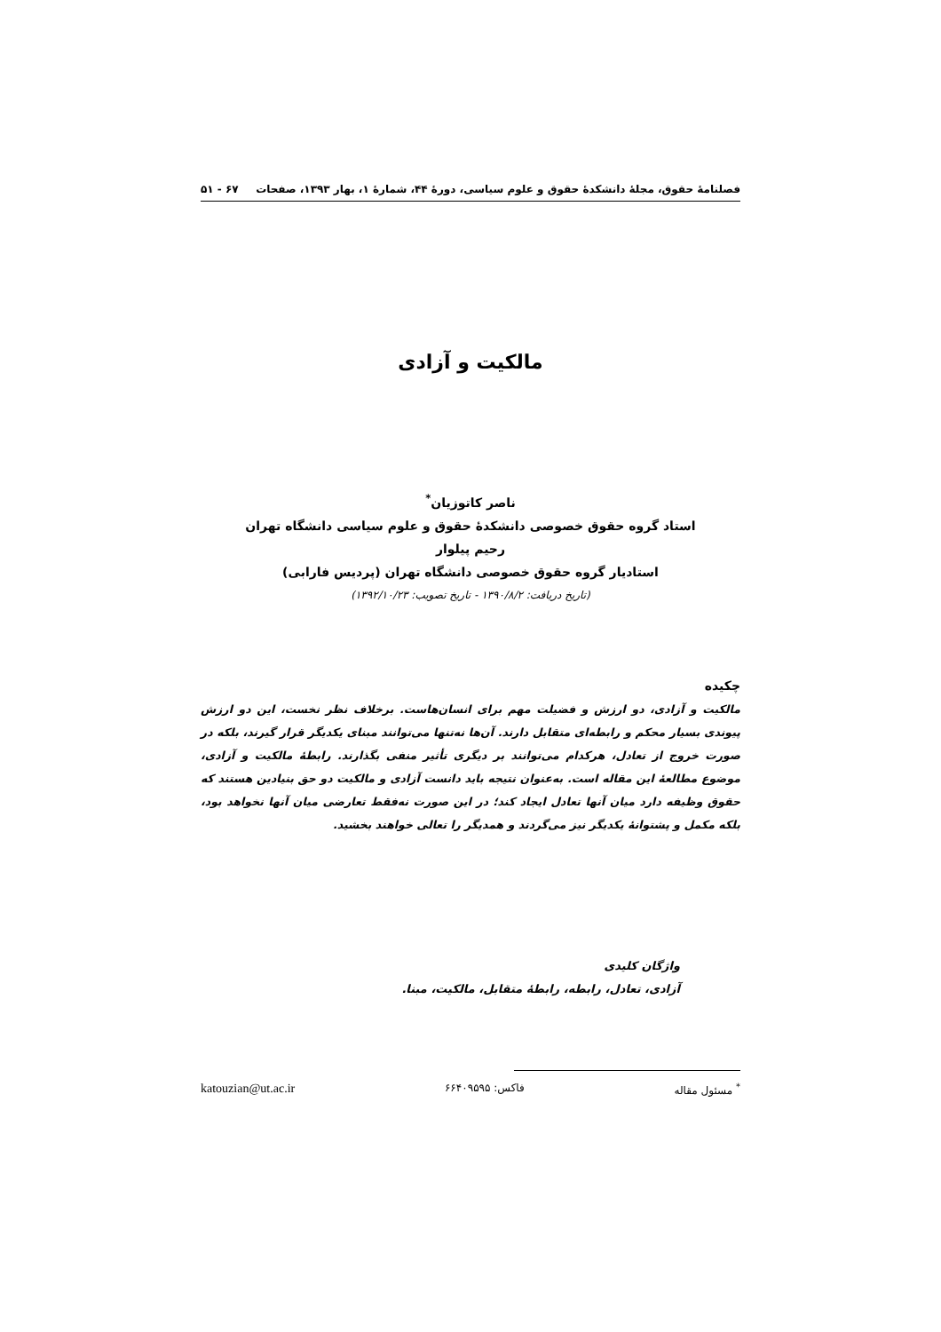فصلنامهٔ حقوق، مجلهٔ دانشکدهٔ حقوق و علوم سیاسی، دورهٔ ۴۴، شمارهٔ ۱، بهار ۱۳۹۳، صفحات ۶۷ - ۵۱
مالکیت و آزادی
ناصر کاتوزیان<sup>*</sup>
استاد گروه حقوق خصوصی دانشکدهٔ حقوق و علوم سیاسی دانشگاه تهران
رحیم پیلوار
استادیار گروه حقوق خصوصی دانشگاه تهران (پردیس فارابی)
(تاریخ دریافت: ۱۳۹۰/۸/۲ - تاریخ تصویب: ۱۳۹۲/۱۰/۲۳)
چکیده
مالکیت و آزادی، دو ارزش و فضیلت مهم برای انسان‌هاست. برخلاف نظر نخست، این دو ارزش پیوندی بسیار محکم و رابطه‌ای متقابل دارند. آن‌ها نه‌تنها می‌توانند مبنای یکدیگر قرار گیرند، بلکه در صورت خروج از تعادل، هرکدام می‌توانند بر دیگری تأثیر منفی بگذارند. رابطهٔ مالکیت و آزادی، موضوع مطالعهٔ این مقاله است. به‌عنوان نتیجه باید دانست آزادی و مالکیت دو حق بنیادین هستند که حقوق وظیفه دارد میان آنها تعادل ایجاد کند؛ در این صورت نه‌فقط تعارضی میان آنها نخواهد بود، بلکه مکمل و پشتوانهٔ یکدیگر نیز می‌گردند و همدیگر را تعالی خواهند بخشید.
واژگان کلیدی
آزادی، تعادل، رابطه، رابطهٔ متقابل، مالکیت، مبنا.
<sup>*</sup> مسئول مقاله فاکس: ۶۶۴۰۹۵۹۵ katouzian@ut.ac.ir